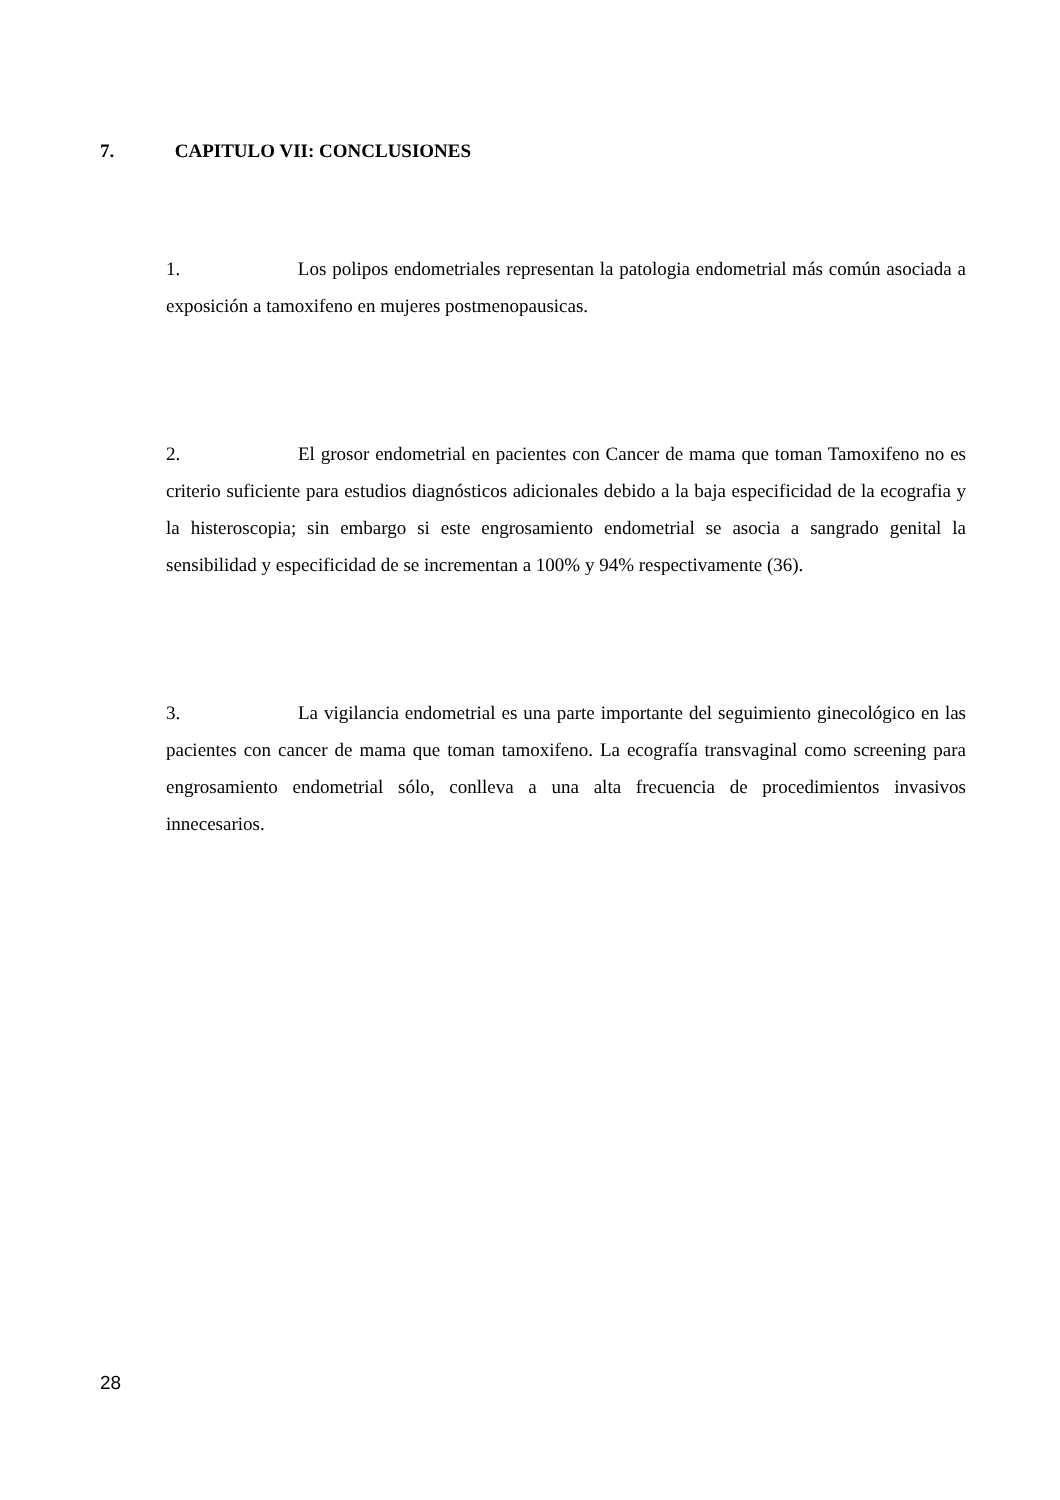7. CAPITULO VII: CONCLUSIONES
1. Los polipos endometriales representan la patologia endometrial más común asociada a exposición a tamoxifeno en mujeres postmenopausicas.
2. El grosor endometrial en pacientes con Cancer de mama que toman Tamoxifeno no es criterio suficiente para estudios diagnósticos adicionales debido a la baja especificidad de la ecografia y la histeroscopia; sin embargo si este engrosamiento endometrial se asocia a sangrado genital la sensibilidad y especificidad de se incrementan a 100% y 94% respectivamente (36).
3. La vigilancia endometrial es una parte importante del seguimiento ginecológico en las pacientes con cancer de mama que toman tamoxifeno. La ecografía transvaginal como screening para engrosamiento endometrial sólo, conlleva a una alta frecuencia de procedimientos invasivos innecesarios.
28